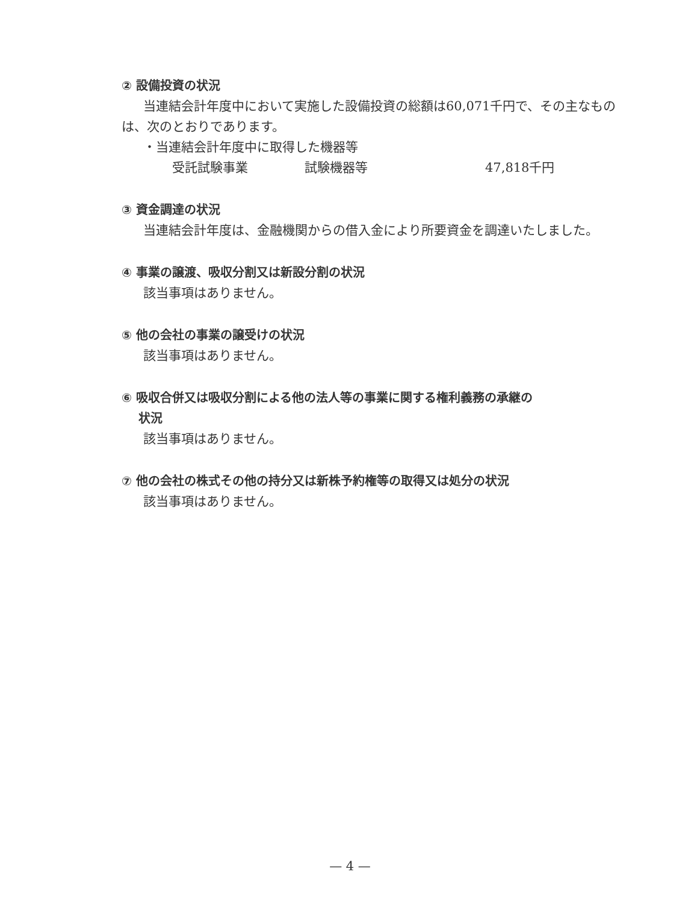② 設備投資の状況
当連結会計年度中において実施した設備投資の総額は60,071千円で、その主なものは、次のとおりであります。
・当連結会計年度中に取得した機器等
受託試験事業 試験機器等 47,818千円
③ 資金調達の状況
当連結会計年度は、金融機関からの借入金により所要資金を調達いたしました。
④ 事業の譲渡、吸収分割又は新設分割の状況
該当事項はありません。
⑤ 他の会社の事業の譲受けの状況
該当事項はありません。
⑥ 吸収合併又は吸収分割による他の法人等の事業に関する権利義務の承継の
状況
該当事項はありません。
⑦ 他の会社の株式その他の持分又は新株予約権等の取得又は処分の状況
該当事項はありません。
— 4 —